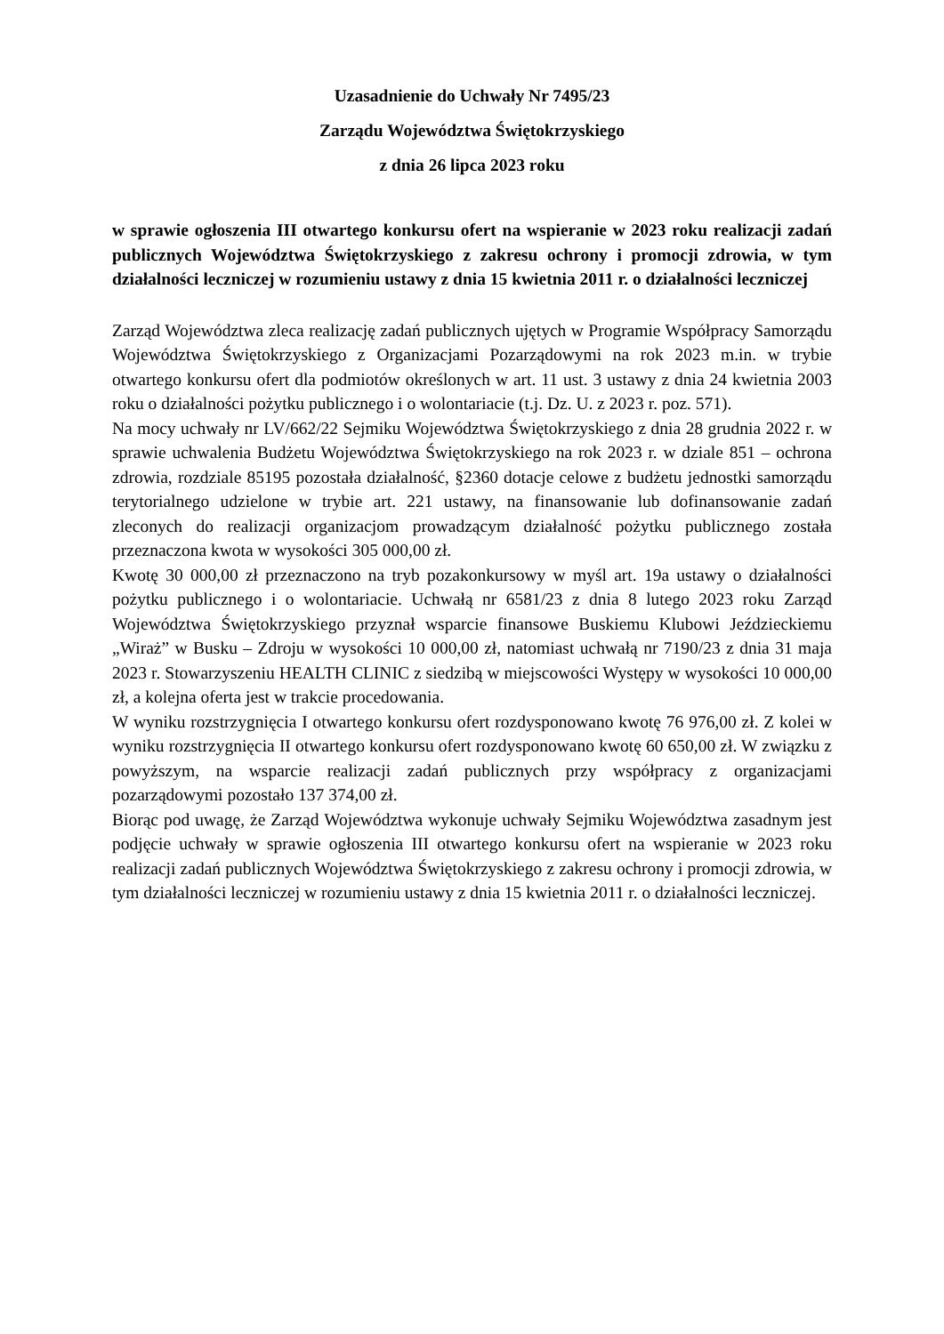Uzasadnienie do Uchwały Nr 7495/23
Zarządu Województwa Świętokrzyskiego
z dnia 26 lipca 2023 roku
w sprawie ogłoszenia III otwartego konkursu ofert na wspieranie w 2023 roku realizacji zadań publicznych Województwa Świętokrzyskiego z zakresu ochrony i promocji zdrowia, w tym działalności leczniczej w rozumieniu ustawy z dnia 15 kwietnia 2011 r. o działalności leczniczej
Zarząd Województwa zleca realizację zadań publicznych ujętych w Programie Współpracy Samorządu Województwa Świętokrzyskiego z Organizacjami Pozarządowymi na rok 2023 m.in. w trybie otwartego konkursu ofert dla podmiotów określonych w art. 11 ust. 3 ustawy z dnia 24 kwietnia 2003 roku o działalności pożytku publicznego i o wolontariacie (t.j. Dz. U. z 2023 r. poz. 571).
Na mocy uchwały nr LV/662/22 Sejmiku Województwa Świętokrzyskiego z dnia 28 grudnia 2022 r. w sprawie uchwalenia Budżetu Województwa Świętokrzyskiego na rok 2023 r. w dziale 851 – ochrona zdrowia, rozdziale 85195 pozostała działalność, §2360 dotacje celowe z budżetu jednostki samorządu terytorialnego udzielone w trybie art. 221 ustawy, na finansowanie lub dofinansowanie zadań zleconych do realizacji organizacjom prowadzącym działalność pożytku publicznego została przeznaczona kwota w wysokości 305 000,00 zł.
Kwotę 30 000,00 zł przeznaczono na tryb pozakonkursowy w myśl art. 19a ustawy o działalności pożytku publicznego i o wolontariacie. Uchwałą nr 6581/23 z dnia 8 lutego 2023 roku Zarząd Województwa Świętokrzyskiego przyznał wsparcie finansowe Buskiemu Klubowi Jeździeckiemu „Wiraż” w Busku – Zdroju w wysokości 10 000,00 zł, natomiast uchwałą nr 7190/23 z dnia 31 maja 2023 r. Stowarzyszeniu HEALTH CLINIC z siedzibą w miejscowości Występy w wysokości 10 000,00 zł, a kolejna oferta jest w trakcie procedowania.
W wyniku rozstrzygnięcia I otwartego konkursu ofert rozdysponowano kwotę 76 976,00 zł. Z kolei w wyniku rozstrzygnięcia II otwartego konkursu ofert rozdysponowano kwotę 60 650,00 zł. W związku z powyższym, na wsparcie realizacji zadań publicznych przy współpracy z organizacjami pozarządowymi pozostało 137 374,00 zł.
Biorąc pod uwagę, że Zarząd Województwa wykonuje uchwały Sejmiku Województwa zasadnym jest podjęcie uchwały w sprawie ogłoszenia III otwartego konkursu ofert na wspieranie w 2023 roku realizacji zadań publicznych Województwa Świętokrzyskiego z zakresu ochrony i promocji zdrowia, w tym działalności leczniczej w rozumieniu ustawy z dnia 15 kwietnia 2011 r. o działalności leczniczej.